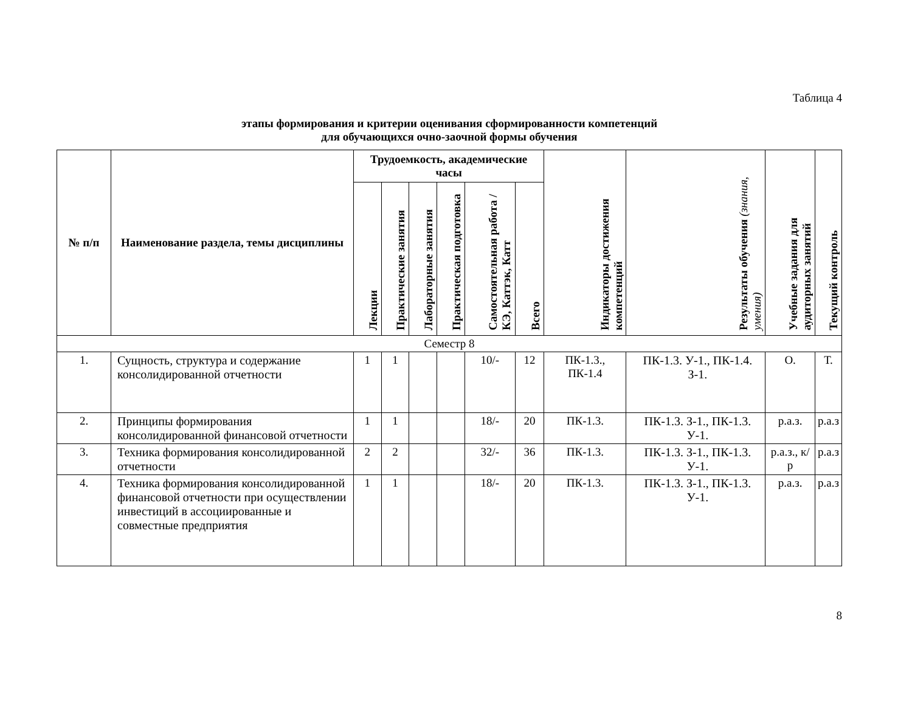Таблица 4
этапы формирования и критерии оценивания сформированности компетенций
для обучающихся очно-заочной формы обучения
| № п/п | Наименование раздела, темы дисциплины | Трудоемкость, академические часы | | | | | | Индикаторы достижения компетенций | Результаты обучения (знания, умения) | Учебные задания для аудиторных занятий | Текущий контроль |
| --- | --- | --- | --- | --- | --- | --- | --- | --- | --- | --- | --- |
| | | Лекции | Практические занятия | Лабораторные занятия | Практическая подготовка | Самостоятельная работа / КЭ, Каттэк, Катт | Всего | | | | |
| Семестр 8 | | | | | | | | | | | |
| 1. | Сущность, структура и содержание консолидированной отчетности | 1 | 1 | | | 10/- | 12 | ПК-1.3., ПК-1.4 | ПК-1.3. У-1., ПК-1.4. З-1. | О. | Т. |
| 2. | Принципы формирования консолидированной финансовой отчетности | 1 | 1 | | | 18/- | 20 | ПК-1.3. | ПК-1.3. З-1., ПК-1.3. У-1. | р.а.з. | р.а.з |
| 3. | Техника формирования консолидированной отчетности | 2 | 2 | | | 32/- | 36 | ПК-1.3. | ПК-1.3. З-1., ПК-1.3. У-1. | р.а.з., к/р | р.а.з |
| 4. | Техника формирования консолидированной финансовой отчетности при осуществлении инвестиций в ассоциированные и совместные предприятия | 1 | 1 | | | 18/- | 20 | ПК-1.3. | ПК-1.3. З-1., ПК-1.3. У-1. | р.а.з. | р.а.з |
8